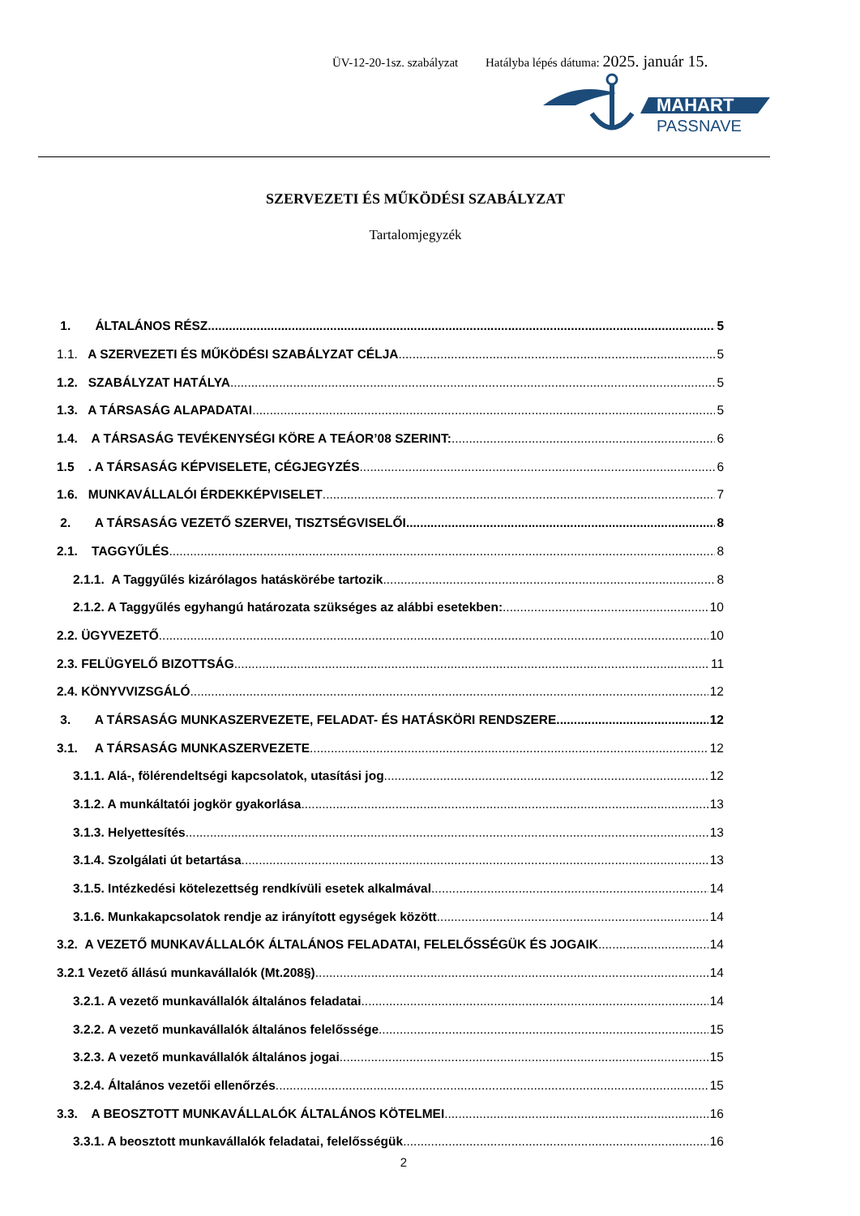ÜV-12-20-1sz. szabályzat Hatályba lépés dátuma: 2025. január 15.
MAHART
PASSNAVE
SZERVEZETI ÉS MŰKÖDÉSI SZABÁLYZAT
Tartalomjegyzék
1. ÁLTALÁNOS RÉSZ 5
1.1. A SZERVEZETI ÉS MŰKÖDÉSI SZABÁLYZAT CÉLJA 5
1.2. SZABÁLYZAT HATÁLYA 5
1.3. A TÁRSASÁG ALAPADATAI 5
1.4. A TÁRSASÁG TEVÉKENYSÉGI KÖRE A TEÁOR’08 SZERINT: 6
1.5 . A TÁRSASÁG KÉPVISELETE, CÉGJEGYZÉS 6
1.6. MUNKAVÁLLALÓI ÉRDEKKÉPVISELET 7
2. A TÁRSASÁG VEZETŐ SZERVEI, TISZTSÉGVISELŐI 8
2.1. TAGGYŰLÉS 8
2.1.1. A Taggyűlés kizárólagos hatáskörébe tartozik 8
2.1.2. A Taggyűlés egyhangú határozata szükséges az alábbi esetekben: 10
2.2. ÜGYVEZETŐ 10
2.3. FELÜGYELŐ BIZOTTSÁG 11
2.4. KÖNYVVIZSGÁLÓ 12
3. A TÁRSASÁG MUNKASZERVEZETE, FELADAT- ÉS HATÁSKÖRI RENDSZERE 12
3.1. A TÁRSASÁG MUNKASZERVEZETE 12
3.1.1. Alá-, fölérendeltségi kapcsolatok, utasítási jog 12
3.1.2. A munkáltatói jogkör gyakorlása 13
3.1.3. Helyettesítés 13
3.1.4. Szolgálati út betartása 13
3.1.5. Intézkedési kötelezettség rendkívüli esetek alkalmával 14
3.1.6. Munkakapcsolatok rendje az irányított egységek között 14
3.2. A VEZETŐ MUNKAVÁLLALÓK ÁLTALÁNOS FELADATAI, FELELŐSSÉGÜK ÉS JOGAIK 14
3.2.1 Vezető állású munkavállalók (Mt.208§) 14
3.2.1. A vezető munkavállalók általános feladatai 14
3.2.2. A vezető munkavállalók általános felelőssége 15
3.2.3. A vezető munkavállalók általános jogai 15
3.2.4. Általános vezetői ellenőrzés 15
3.3. A BEOSZTOTT MUNKAVÁLLALÓK ÁLTALÁNOS KÖTELMEI 16
3.3.1. A beosztott munkavállalók feladatai, felelősségük 16
2